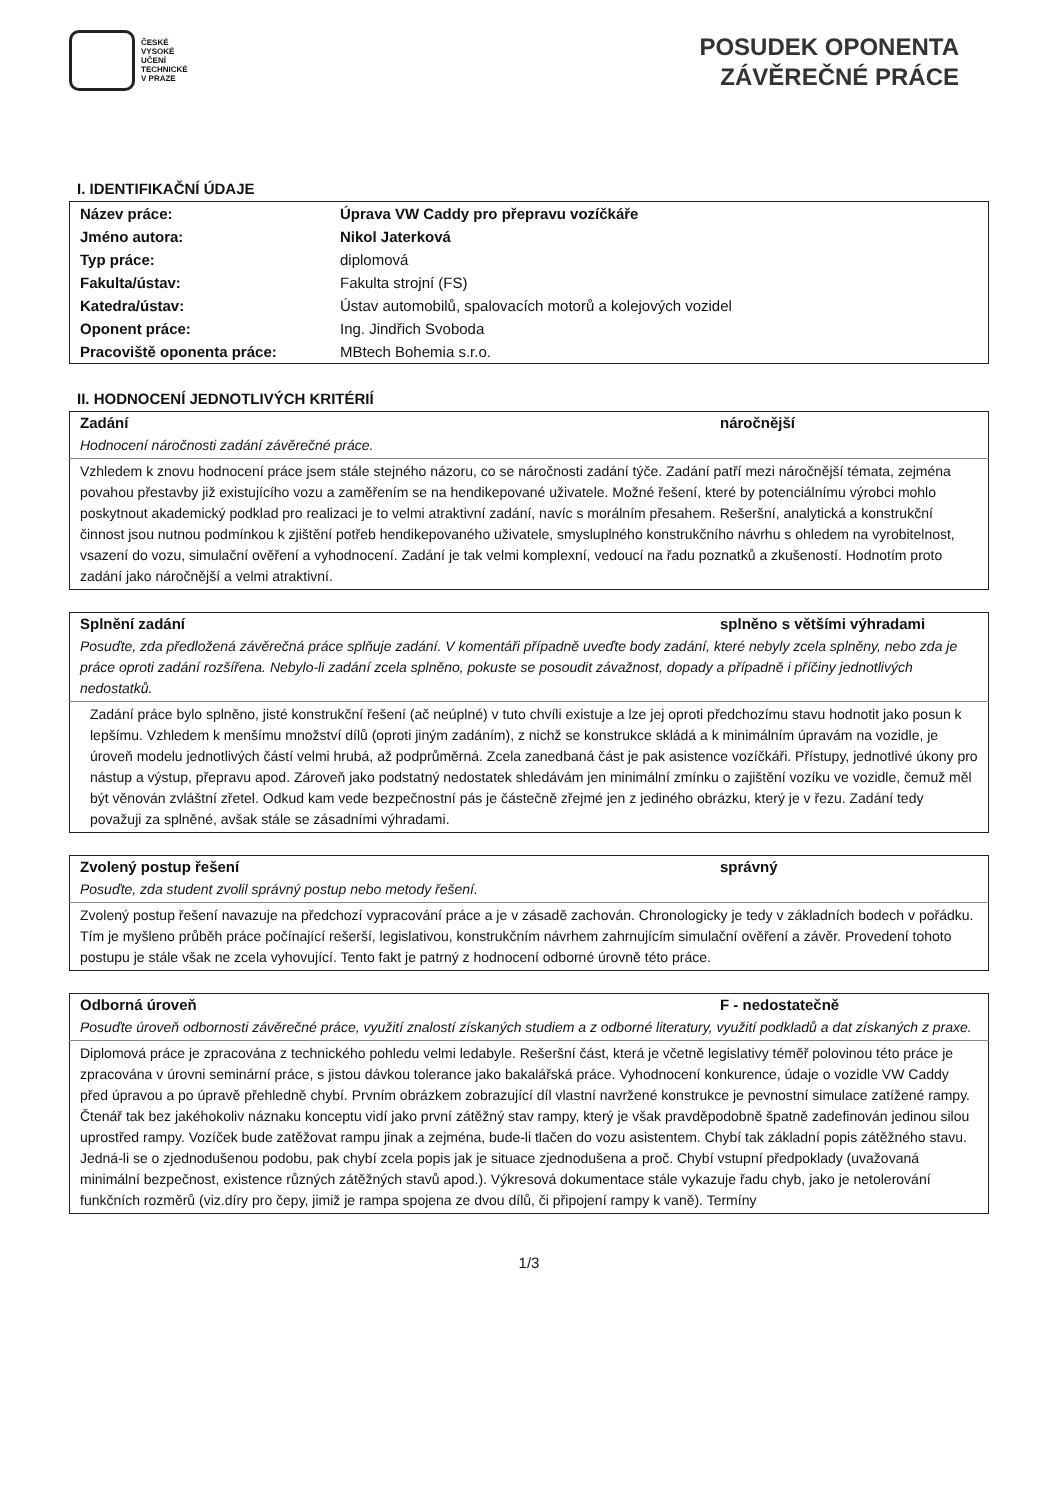ČESKÉ
VYSOKÉ
UČENÍ
TECHNICKÉ
V PRAZE
POSUDEK OPONENTA
ZÁVĚREČNÉ PRÁCE
I. IDENTIFIKAČNÍ ÚDAJE
| Název práce: | Úprava VW Caddy pro přepravu vozíčkáře |
| Jméno autora: | Nikol Jaterková |
| Typ práce: | diplomová |
| Fakulta/ústav: | Fakulta strojní (FS) |
| Katedra/ústav: | Ústav automobilů, spalovacích motorů a kolejových vozidel |
| Oponent práce: | Ing. Jindřich Svoboda |
| Pracoviště oponenta práce: | MBtech Bohemia s.r.o. |
II. HODNOCENÍ JEDNOTLIVÝCH KRITÉRIÍ
| Zadání | náročnější |
| --- | --- |
| Hodnocení náročnosti zadání závěrečné práce. | |
| Vzhledem k znovu hodnocení práce jsem stále stejného názoru, co se náročnosti zadání týče. Zadání patří mezi náročnější témata, zejména povahou přestavby již existujícího vozu a zaměřením se na hendikepované uživatele. Možné řešení, které by potenciálnímu výrobci mohlo poskytnout akademický podklad pro realizaci je to velmi atraktivní zadání, navíc s morálním přesahem. Rešeršní, analytická a konstrukční činnost jsou nutnou podmínkou k zjištění potřeb hendikepovaného uživatele, smysluplného konstrukčního návrhu s ohledem na vyrobitelnost, vsazení do vozu, simulační ověření a vyhodnocení. Zadání je tak velmi komplexní, vedoucí na řadu poznatků a zkušeností. Hodnotím proto zadání jako náročnější a velmi atraktivní. | |
| Splnění zadání | splněno s většími výhradami |
| --- | --- |
| Posuďte, zda předložená závěrečná práce splňuje zadání. V komentáři případně uveďte body zadání, které nebyly zcela splněny, nebo zda je práce oproti zadání rozšířena. Nebylo-li zadání zcela splněno, pokuste se posoudit závažnost, dopady a případně i příčiny jednotlivých nedostatků. | |
| Zadání práce bylo splněno, jisté konstrukční řešení (ač neúplné) v tuto chvíli existuje a lze jej oproti předchozímu stavu hodnotit jako posun k lepšímu. Vzhledem k menšímu množství dílů (oproti jiným zadáním), z nichž se konstrukce skládá a k minimálním úpravám na vozidle, je úroveň modelu jednotlivých částí velmi hrubá, až podprůměrná. Zcela zanedbaná část je pak asistence vozíčkáři. Přístupy, jednotlivé úkony pro nástup a výstup, přepravu apod. Zároveň jako podstatný nedostatek shledávám jen minimální zmínku o zajištění vozíku ve vozidle, čemuž měl být věnován zvláštní zřetel. Odkud kam vede bezpečnostní pás je částečně zřejmé jen z jediného obrázku, který je v řezu. Zadání tedy považuji za splněné, avšak stále se zásadními výhradami. | |
| Zvolený postup řešení | správný |
| --- | --- |
| Posuďte, zda student zvolil správný postup nebo metody řešení. | |
| Zvolený postup řešení navazuje na předchozí vypracování práce a je v zásadě zachován. Chronologicky je tedy v základních bodech v pořádku. Tím je myšleno průběh práce počínající rešerší, legislativou, konstrukčním návrhem zahrnujícím simulační ověření a závěr. Provedení tohoto postupu je stále však ne zcela vyhovující. Tento fakt je patrný z hodnocení odborné úrovně této práce. | |
| Odborná úroveň | F - nedostatečně |
| --- | --- |
| Posuďte úroveň odbornosti závěrečné práce, využití znalostí získaných studiem a z odborné literatury, využití podkladů a dat získaných z praxe. | |
| Diplomová práce je zpracována z technického pohledu velmi ledabyle. Rešeršní část, která je včetně legislativy téměř polovinou této práce je zpracována v úrovni seminární práce, s jistou dávkou tolerance jako bakalářská práce. Vyhodnocení konkurence, údaje o vozidle VW Caddy před úpravou a po úpravě přehledně chybí. Prvním obrázkem zobrazující díl vlastní navržené konstrukce je pevnostní simulace zatížené rampy. Čtenář tak bez jakéhokoliv náznaku konceptu vidí jako první zátěžný stav rampy, který je však pravděpodobně špatně zadefinován jedinou silou uprostřed rampy. Vozíček bude zatěžovat rampu jinak a zejména, bude-li tlačen do vozu asistentem. Chybí tak základní popis zátěžného stavu. Jedná-li se o zjednodušenou podobu, pak chybí zcela popis jak je situace zjednodušena a proč. Chybí vstupní předpoklady (uvažovaná minimální bezpečnost, existence různých zátěžných stavů apod.). Výkresová dokumentace stále vykazuje řadu chyb, jako je netolerování funkčních rozměrů (viz.díry pro čepy, jimiž je rampa spojena ze dvou dílů, či připojení rampy k vaně). Termíny | |
1/3